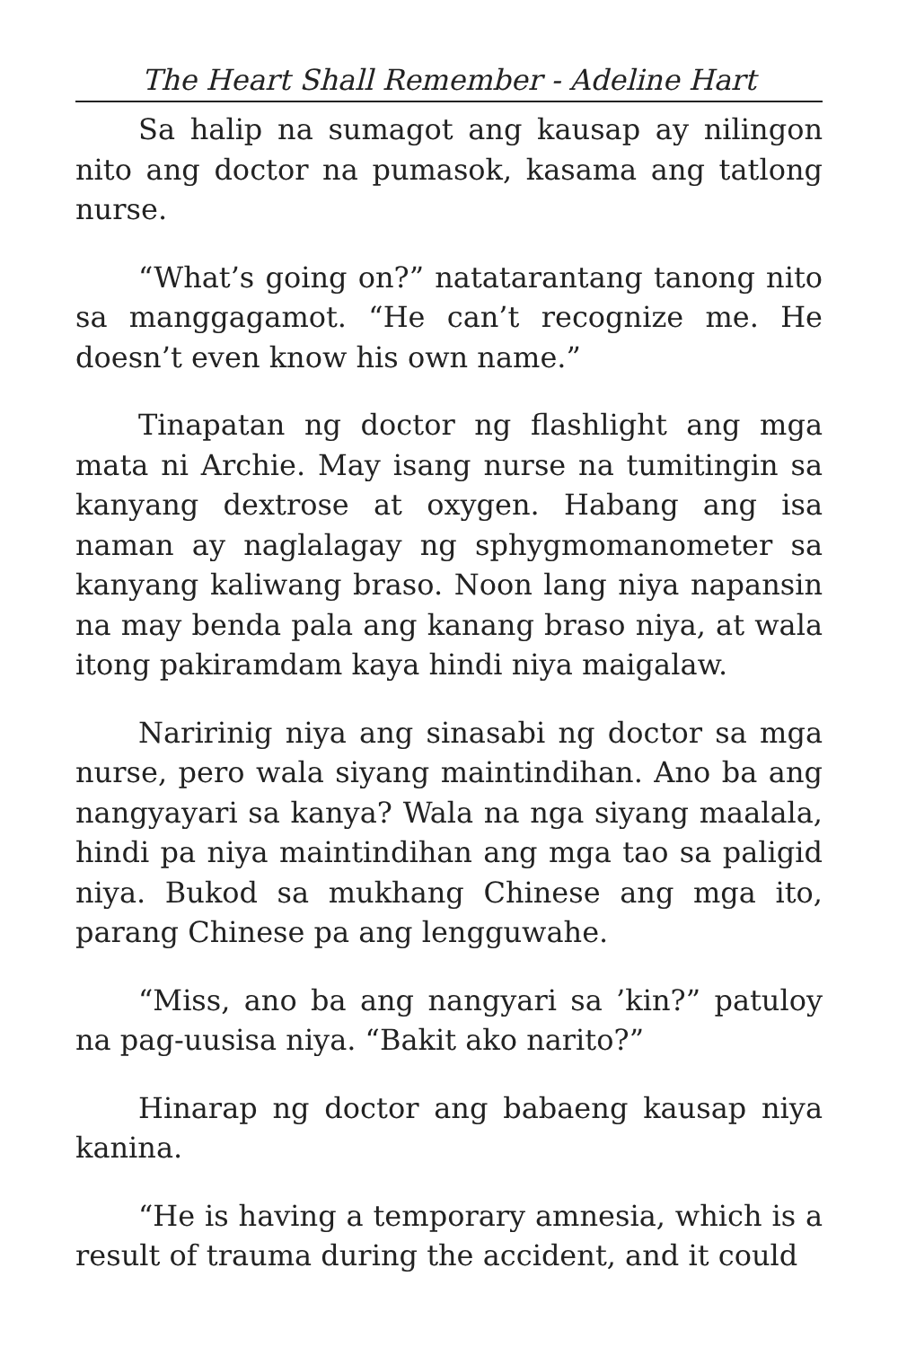The Heart Shall Remember - Adeline Hart
Sa halip na sumagot ang kausap ay nilingon nito ang doctor na pumasok, kasama ang tatlong nurse.
“What’s going on?” natatarantang tanong nito sa manggagamot. “He can’t recognize me. He doesn’t even know his own name.”
Tinapatan ng doctor ng flashlight ang mga mata ni Archie. May isang nurse na tumitingin sa kanyang dextrose at oxygen. Habang ang isa naman ay naglalagay ng sphygmomanometer sa kanyang kaliwang braso. Noon lang niya napansin na may benda pala ang kanang braso niya, at wala itong pakiramdam kaya hindi niya maigalaw.
Naririnig niya ang sinasabi ng doctor sa mga nurse, pero wala siyang maintindihan. Ano ba ang nangyayari sa kanya? Wala na nga siyang maalala, hindi pa niya maintindihan ang mga tao sa paligid niya. Bukod sa mukhang Chinese ang mga ito, parang Chinese pa ang lengguwahe.
“Miss, ano ba ang nangyari sa ’kin?” patuloy na pag-uusisa niya. “Bakit ako narito?”
Hinarap ng doctor ang babaeng kausap niya kanina.
“He is having a temporary amnesia, which is a result of trauma during the accident, and it could